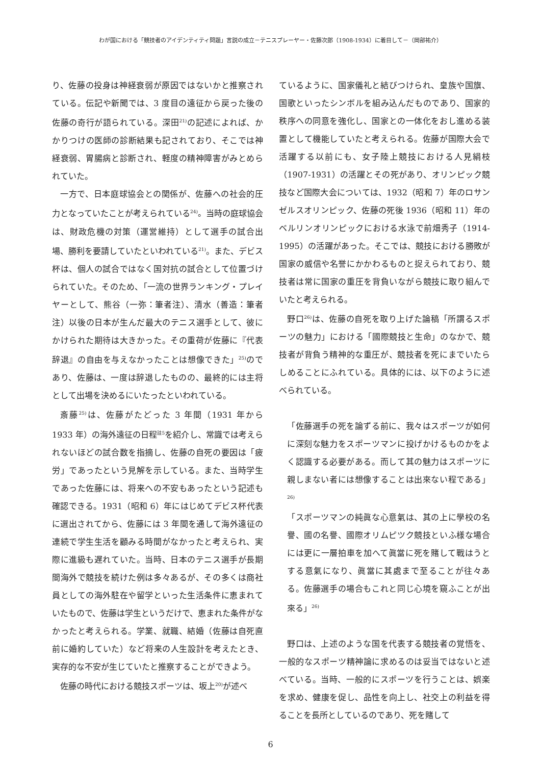わが国における「競技者のアイデンティティ問題」言説の成立－テニスプレーヤー・佐藤次郎（1908-1934）に着目して－（岡部祐介）
り、佐藤の投身は神経衰弱が原因ではないかと推察されている。伝記や新聞では、3 度目の遠征から戻った後の佐藤の奇行が語られている。深田<sup>21)</sup>の記述によれば、かかりつけの医師の診断結果も記されており、そこでは神経衰弱、胃腸病と診断され、軽度の精神障害がみとめられていた。
一方で、日本庭球協会との関係が、佐藤への社会的圧力となっていたことが考えられている<sup>24)</sup>。当時の庭球協会は、財政危機の対策（運営維持）として選手の試合出場、勝利を要請していたといわれている<sup>21)</sup>。また、デビス杯は、個人の試合ではなく国対抗の試合として位置づけられていた。そのため、「一流の世界ランキング・プレイヤーとして、熊谷（一弥：筆者注）、清水（善造：筆者注）以後の日本が生んだ最大のテニス選手として、彼にかけられた期待は大きかった。その重荷が佐藤に『代表辞退』の自由を与えなかったことは想像できた」<sup>25)</sup>のであり、佐藤は、一度は辞退したものの、最終的には主将として出場を決めるにいたったといわれている。
斎藤<sup>25)</sup>は、佐藤がたどった 3 年間（1931 年から 1933 年）の海外遠征の日程<sup>註5</sup>を紹介し、常識では考えられないほどの試合数を指摘し、佐藤の自死の要因は「疲労」であったという見解を示している。また、当時学生であった佐藤には、将来への不安もあったという記述も確認できる。1931（昭和 6）年にはじめてデビス杯代表に選出されてから、佐藤には 3 年間を通して海外遠征の連続で学生生活を顧みる時間がなかったと考えられ、実際に進級も遅れていた。当時、日本のテニス選手が長期間海外で競技を続けた例は多々あるが、その多くは商社員としての海外駐在や留学といった生活条件に恵まれていたもので、佐藤は学生というだけで、恵まれた条件がなかったと考えられる。学業、就職、結婚（佐藤は自死直前に婚約していた）など将来の人生設計を考えたとき、実存的な不安が生じていたと推察することができよう。
佐藤の時代における競技スポーツは、坂上<sup>20)</sup>が述べ
ているように、国家儀礼と結びつけられ、皇族や国旗、国歌といったシンボルを組み込んだものであり、国家的秩序への同意を強化し、国家との一体化をおし進める装置として機能していたと考えられる。佐藤が国際大会で活躍する以前にも、女子陸上競技における人見絹枝（1907-1931）の活躍とその死があり、オリンピック競技など国際大会については、1932（昭和 7）年のロサンゼルスオリンピック、佐藤の死後 1936（昭和 11）年のベルリンオリンピックにおける水泳で前畑秀子（1914-1995）の活躍があった。そこでは、競技における勝敗が国家の威信や名誉にかかわるものと捉えられており、競技者は常に国家の重圧を背負いながら競技に取り組んでいたと考えられる。
野口<sup>26)</sup>は、佐藤の自死を取り上げた論稿「所謂るスポーツの魅力」における「國際競技と生命」のなかで、競技者が背負う精神的な重圧が、競技者を死にまでいたらしめることにふれている。具体的には、以下のように述べられている。
「佐藤選手の死を論ずる前に、我々はスポーツが如何に深刻な魅力をスポーツマンに投げかけるものかをよく認識する必要がある。而して其の魅力はスポーツに親しまない者には想像することは出來ない程である」<sup>26)</sup>
「スポーツマンの純眞な心意氣は、其の上に學校の名譽、國の名譽、國際オリムピツク競技といふ様な場合には更に一層拍車を加へて眞當に死を賭して戰はうとする意氣になり、眞當に其處まで至ることが往々ある。佐藤選手の場合もこれと同じ心境を窺ふことが出來る」<sup>26)</sup>
野口は、上述のような国を代表する競技者の覚悟を、一般的なスポーツ精神論に求めるのは妥当ではないと述べている。当時、一般的にスポーツを行うことは、娯楽を求め、健康を促し、品性を向上し、社交上の利益を得ることを長所としているのであり、死を賭して
6